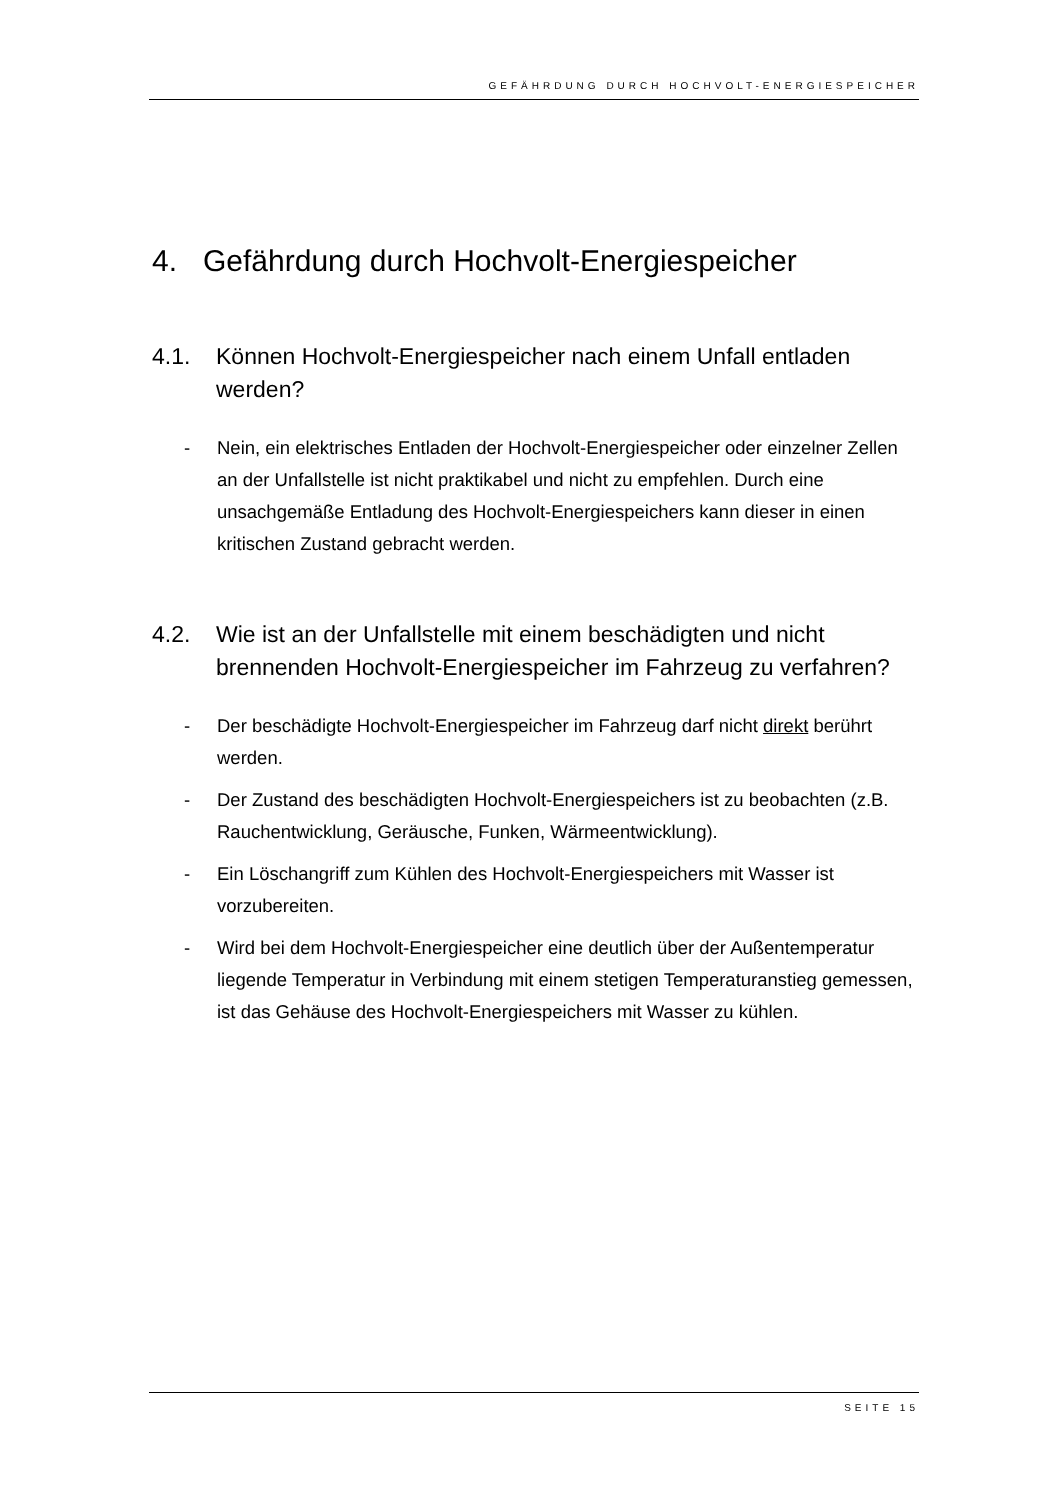GEFÄHRDUNG DURCH HOCHVOLT-ENERGIESPEICHER
4. Gefährdung durch Hochvolt-Energiespeicher
4.1. Können Hochvolt-Energiespeicher nach einem Unfall entladen werden?
- Nein, ein elektrisches Entladen der Hochvolt-Energiespeicher oder einzelner Zellen an der Unfallstelle ist nicht praktikabel und nicht zu empfehlen. Durch eine unsachgemäße Entladung des Hochvolt-Energiespeichers kann dieser in einen kritischen Zustand gebracht werden.
4.2. Wie ist an der Unfallstelle mit einem beschädigten und nicht brennenden Hochvolt-Energiespeicher im Fahrzeug zu verfahren?
- Der beschädigte Hochvolt-Energiespeicher im Fahrzeug darf nicht direkt berührt werden.
- Der Zustand des beschädigten Hochvolt-Energiespeichers ist zu beobachten (z.B. Rauchentwicklung, Geräusche, Funken, Wärmeentwicklung).
- Ein Löschangriff zum Kühlen des Hochvolt-Energiespeichers mit Wasser ist vorzubereiten.
- Wird bei dem Hochvolt-Energiespeicher eine deutlich über der Außentemperatur liegende Temperatur in Verbindung mit einem stetigen Temperaturanstieg gemessen, ist das Gehäuse des Hochvolt-Energiespeichers mit Wasser zu kühlen.
SEITE 15